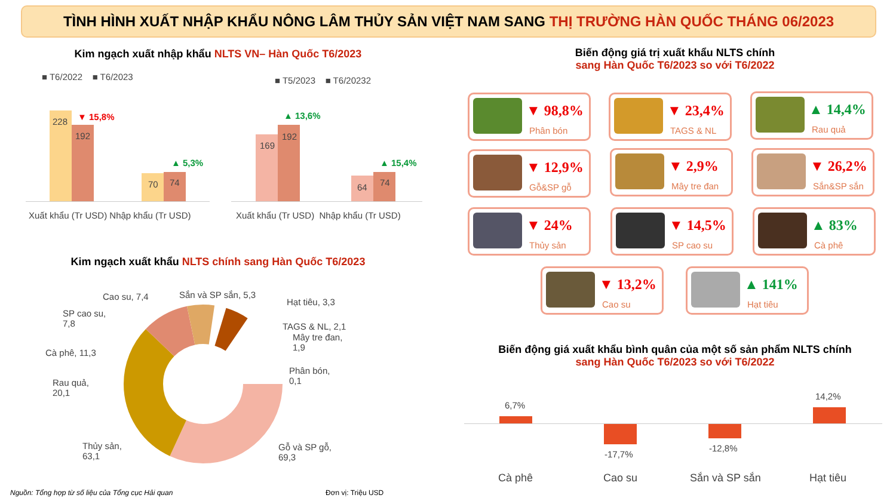TÌNH HÌNH XUẤT NHẬP KHẨU NÔNG LÂM THỦY SẢN VIỆT NAM SANG THỊ TRƯỜNG HÀN QUỐC THÁNG 06/2023
Kim ngạch xuất nhập khẩu NLTS VN– Hàn Quốc T6/2023
■ T6/2022 ■ T6/2023 ■ T5/2023 ■ T6/20232
228
192
70 74
169
192
64 74
▼ 15,8%
▲ 5,3%
▲ 13,6%
▲ 15,4%
Xuất khẩu (Tr USD) Nhập khẩu (Tr USD)
Xuất khẩu (Tr USD) Nhập khẩu (Tr USD)
Kim ngạch xuất khẩu NLTS chính sang Hàn Quốc T6/2023
Cao su, 7,4 Sắn và SP sắn, 5,3
Hạt tiêu, 3,3
SP cao su,
7,8
TAGS & NL, 2,1
Mây tre đan,
1,9
Cà phê, 11,3
Phân bón,
0,1
Rau quả,
20,1
Thủy sản,
63,1
Gỗ và SP gỗ,
69,3
Nguồn: Tổng hợp từ số liệu của Tổng cục Hải quan
Đơn vị: Triệu USD
Biến động giá trị xuất khẩu NLTS chính
sang Hàn Quốc T6/2023 so với T6/2022
▼ 98,8%
Phân bón
▼ 23,4%
TAGS & NL
▲ 14,4%
Rau quả
▼ 12,9%
Gỗ&SP gỗ
▼ 2,9%
Mây tre đan
▼ 26,2%
Sắn&SP sắn
▼ 24%
Thủy sản
▼ 14,5%
SP cao su
▲ 83%
Cà phê
▼ 13,2%
Cao su
▲ 141%
Hạt tiêu
Biến động giá xuất khẩu bình quân của một số sản phẩm NLTS chính
sang Hàn Quốc T6/2023 so với T6/2022
6,7%
-17,7%
-12,8%
14,2%
Cà phê Cao su Sắn và SP sắn Hạt tiêu